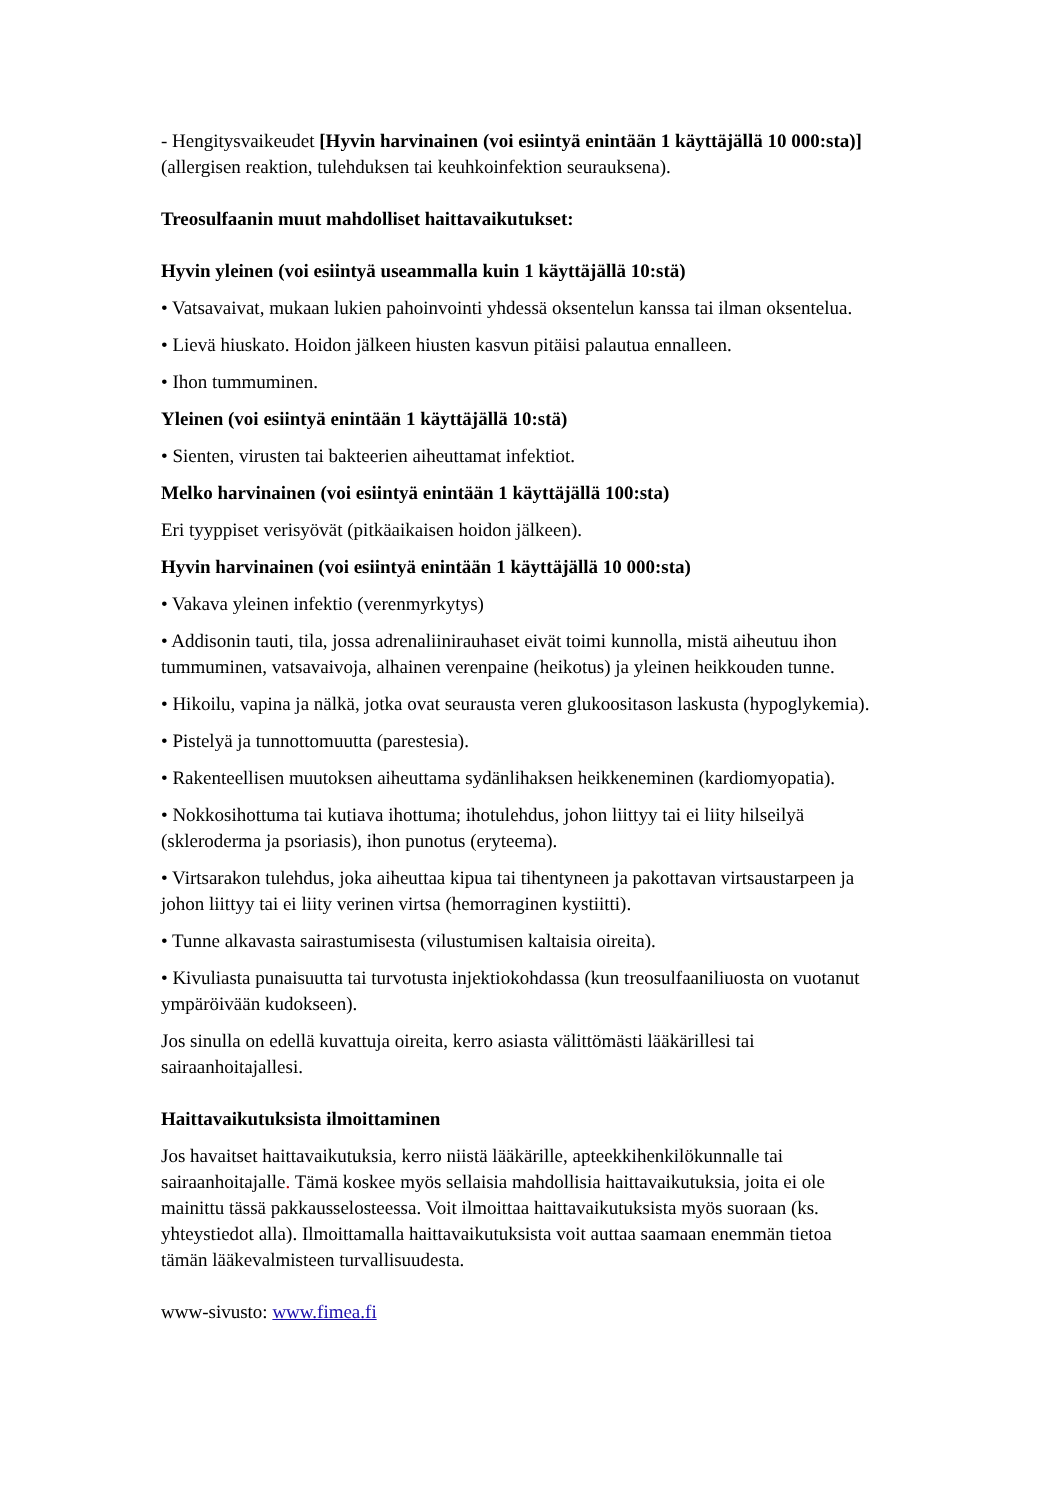- Hengitysvaikeudet [Hyvin harvinainen (voi esiintyä enintään 1 käyttäjällä 10 000:sta)] (allergisen reaktion, tulehduksen tai keuhkoinfektion seurauksena).
Treosulfaanin muut mahdolliset haittavaikutukset:
Hyvin yleinen (voi esiintyä useammalla kuin 1 käyttäjällä 10:stä)
• Vatsavaivat, mukaan lukien pahoinvointi yhdessä oksentelun kanssa tai ilman oksentelua.
• Lievä hiuskato. Hoidon jälkeen hiusten kasvun pitäisi palautua ennalleen.
• Ihon tummuminen.
Yleinen (voi esiintyä enintään 1 käyttäjällä 10:stä)
• Sienten, virusten tai bakteerien aiheuttamat infektiot.
Melko harvinainen (voi esiintyä enintään 1 käyttäjällä 100:sta)
Eri tyyppiset verisyövät (pitkäaikaisen hoidon jälkeen).
Hyvin harvinainen (voi esiintyä enintään 1 käyttäjällä 10 000:sta)
• Vakava yleinen infektio (verenmyrkytys)
• Addisonin tauti, tila, jossa adrenaliinirauhaset eivät toimi kunnolla, mistä aiheutuu ihon tummuminen, vatsavaivoja, alhainen verenpaine (heikotus) ja yleinen heikkouden tunne.
• Hikoilu, vapina ja nälkä, jotka ovat seurausta veren glukoositason laskusta (hypoglykemia).
• Pistelyä ja tunnottomuutta (parestesia).
• Rakenteellisen muutoksen aiheuttama sydänlihaksen heikkeneminen (kardiomyopatia).
• Nokkosihottuma tai kutiava ihottuma; ihotulehdus, johon liittyy tai ei liity hilseilyä (skleroderma ja psoriasis), ihon punotus (eryteema).
• Virtsarakon tulehdus, joka aiheuttaa kipua tai tihentyneen ja pakottavan virtsaustarpeen ja johon liittyy tai ei liity verinen virtsa (hemorraginen kystiitti).
• Tunne alkavasta sairastumisesta (vilustumisen kaltaisia oireita).
• Kivuliasta punaisuutta tai turvotusta injektiokohdassa (kun treosulfaaniliuosta on vuotanut ympäröivään kudokseen).
Jos sinulla on edellä kuvattuja oireita, kerro asiasta välittömästi lääkärillesi tai sairaanhoitajallesi.
Haittavaikutuksista ilmoittaminen
Jos havaitset haittavaikutuksia, kerro niistä lääkärille, apteekkihenkilökunnalle tai sairaanhoitajalle. Tämä koskee myös sellaisia mahdollisia haittavaikutuksia, joita ei ole mainittu tässä pakkausselosteessa. Voit ilmoittaa haittavaikutuksista myös suoraan (ks. yhteystiedot alla). Ilmoittamalla haittavaikutuksista voit auttaa saamaan enemmän tietoa tämän lääkevalmisteen turvallisuudesta.
www-sivusto: www.fimea.fi